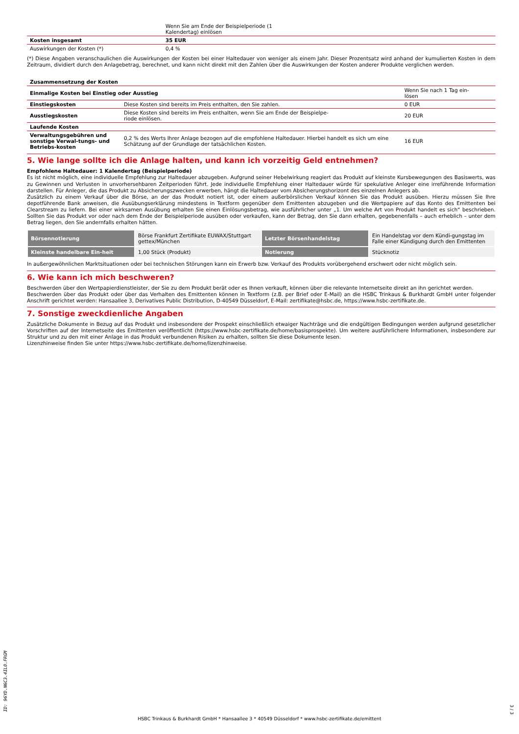| | Wenn Sie am Ende der Beispielperiode (1 Kalendertag) einlösen | |
| Kosten insgesamt | 35 EUR | |
| Auswirkungen der Kosten (*) | 0,4 % | |
(*) Diese Angaben veranschaulichen die Auswirkungen der Kosten bei einer Haltedauer von weniger als einem Jahr. Dieser Prozentsatz wird anhand der kumulierten Kosten in dem Zeitraum, dividiert durch den Anlagebetrag, berechnet, und kann nicht direkt mit den Zahlen über die Auswirkungen der Kosten anderer Produkte verglichen werden.
| Zusammensetzung der Kosten | | |
| Einmalige Kosten bei Einstieg oder Ausstieg | | Wenn Sie nach 1 Tag ein- lösen |
| Einstiegskosten | Diese Kosten sind bereits im Preis enthalten, den Sie zahlen. | 0 EUR |
| Ausstiegskosten | Diese Kosten sind bereits im Preis enthalten, wenn Sie am Ende der Beispielpe- riode einlösen. | 20 EUR |
| Laufende Kosten | | |
| Verwaltungsgebühren und sonstige Verwal-tungs- und Betriebs-kosten | 0,2 % des Werts Ihrer Anlage bezogen auf die empfohlene Haltedauer. Hierbei handelt es sich um eine Schätzung auf der Grundlage der tatsächlichen Kosten. | 16 EUR |
5. Wie lange sollte ich die Anlage halten, und kann ich vorzeitig Geld entnehmen?
Empfohlene Haltedauer: 1 Kalendertag (Beispielperiode)
Es ist nicht möglich, eine individuelle Empfehlung zur Haltedauer abzugeben. Aufgrund seiner Hebelwirkung reagiert das Produkt auf kleinste Kursbewegungen des Basiswerts, was zu Gewinnen und Verlusten in unvorhersehbaren Zeitperioden führt. Jede individuelle Empfehlung einer Haltedauer würde für spekulative Anleger eine irreführende Information darstellen. Für Anleger, die das Produkt zu Absicherungszwecken erwerben, hängt die Haltedauer vom Absicherungshorizont des einzelnen Anlegers ab.
Zusätzlich zu einem Verkauf über die Börse, an der das Produkt notiert ist, oder einem außerbörslichen Verkauf können Sie das Produkt ausüben. Hierzu müssen Sie Ihre depotführende Bank anweisen, die Ausübungserklärung mindestens in Textform gegenüber dem Emittenten abzugeben und die Wertpapiere auf das Konto des Emittenten bei Clearstream zu liefern. Bei einer wirksamen Ausübung erhalten Sie einen Einlösungsbetrag, wie ausführlicher unter „1. Um welche Art von Produkt handelt es sich“ beschrieben. Sollten Sie das Produkt vor oder nach dem Ende der Beispielperiode ausüben oder verkaufen, kann der Betrag, den Sie dann erhalten, gegebenenfalls – auch erheblich – unter dem Betrag liegen, den Sie andernfalls erhalten hätten.
| Börsennotierung | Börse Frankfurt Zertifikate EUWAX/Stuttgart gettex/München | Letzter Börsenhandelstag | Ein Handelstag vor dem Kündi-gungstag im Falle einer Kündigung durch den Emittenten |
| Kleinste handelbare Ein-heit | 1,00 Stück (Produkt) | Notierung | Stücknotiz |
In außergewöhnlichen Marktsituationen oder bei technischen Störungen kann ein Erwerb bzw. Verkauf des Produkts vorübergehend erschwert oder nicht möglich sein.
6. Wie kann ich mich beschweren?
Beschwerden über den Wertpapierdienstleister, der Sie zu dem Produkt berät oder es Ihnen verkauft, können über die relevante Internetseite direkt an ihn gerichtet werden.
Beschwerden über das Produkt oder über das Verhalten des Emittenten können in Textform (z.B. per Brief oder E-Mail) an die HSBC Trinkaus & Burkhardt GmbH unter folgender Anschrift gerichtet werden: Hansaallee 3, Derivatives Public Distribution, D-40549 Düsseldorf, E-Mail: zertifikate@hsbc.de, https://www.hsbc-zertifikate.de.
7. Sonstige zweckdienliche Angaben
Zusätzliche Dokumente in Bezug auf das Produkt und insbesondere der Prospekt einschließlich etwaiger Nachträge und die endgültigen Bedingungen werden aufgrund gesetzlicher Vorschriften auf der Internetseite des Emittenten veröffentlicht (https://www.hsbc-zertifikate.de/home/basisprospekte). Um weitere ausführlichere Informationen, insbesondere zur Struktur und zu den mit einer Anlage in das Produkt verbundenen Risiken zu erhalten, sollten Sie diese Dokumente lesen.
Lizenzhinweise finden Sie unter https://www.hsbc-zertifikate.de/home/lizenzhinweise.
ID: 96YD.N6C3.4IL0.FRGM
HSBC Trinkaus & Burkhardt GmbH * Hansaallee 3 * 40549 Düsseldorf * www.hsbc-zertifikate.de/emittent
3 / 3